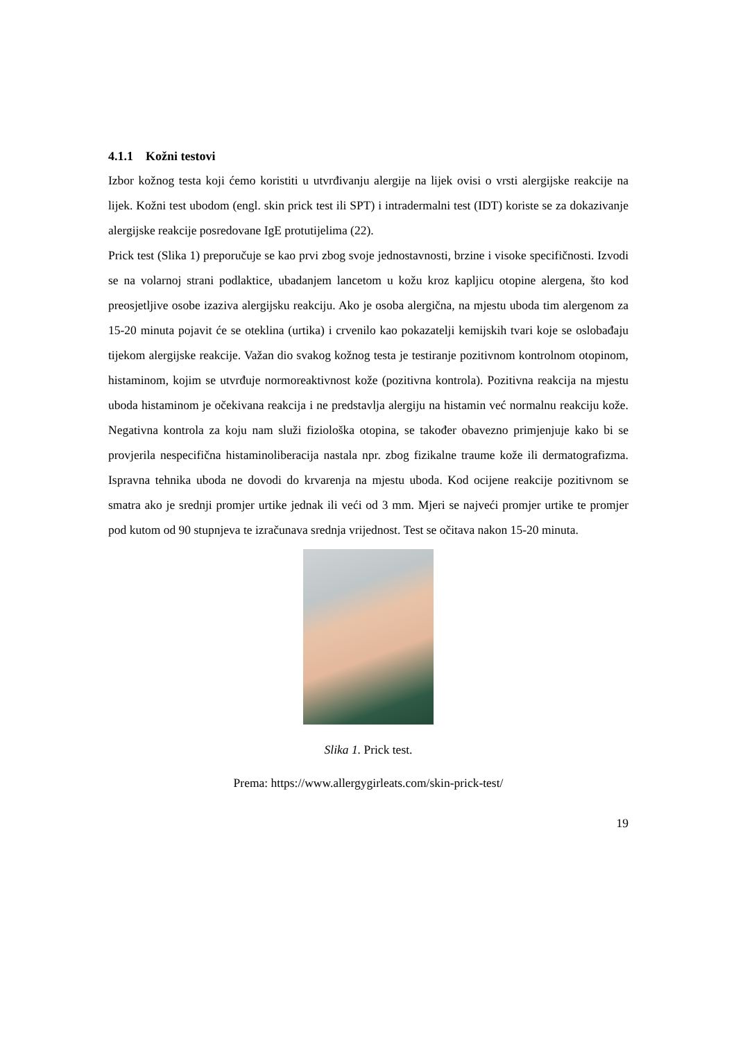4.1.1 Kožni testovi
Izbor kožnog testa koji ćemo koristiti u utvrđivanju alergije na lijek ovisi o vrsti alergijske reakcije na lijek. Kožni test ubodom (engl. skin prick test ili SPT) i intradermalni test (IDT) koriste se za dokazivanje alergijske reakcije posredovane IgE protutijelima (22).
Prick test (Slika 1) preporučuje se kao prvi zbog svoje jednostavnosti, brzine i visoke specifičnosti. Izvodi se na volarnoj strani podlaktice, ubadanjem lancetom u kožu kroz kapljicu otopine alergena, što kod preosjetljive osobe izaziva alergijsku reakciju. Ako je osoba alergična, na mjestu uboda tim alergenom za 15-20 minuta pojavit će se oteklina (urtika) i crvenilo kao pokazatelji kemijskih tvari koje se oslobađaju tijekom alergijske reakcije. Važan dio svakog kožnog testa je testiranje pozitivnom kontrolnom otopinom, histaminom, kojim se utvrđuje normoreaktivnost kože (pozitivna kontrola). Pozitivna reakcija na mjestu uboda histaminom je očekivana reakcija i ne predstavlja alergiju na histamin već normalnu reakciju kože. Negativna kontrola za koju nam služi fiziološka otopina, se također obavezno primjenjuje kako bi se provjerila nespecifična histaminoliberacija nastala npr. zbog fizikalne traume kože ili dermatografizma. Ispravna tehnika uboda ne dovodi do krvarenja na mjestu uboda. Kod ocijene reakcije pozitivnom se smatra ako je srednji promjer urtike jednak ili veći od 3 mm. Mjeri se najveći promjer urtike te promjer pod kutom od 90 stupnjeva te izračunava srednja vrijednost. Test se očitava nakon 15-20 minuta.
Slika 1. Prick test.
Prema: https://www.allergygirleats.com/skin-prick-test/
19